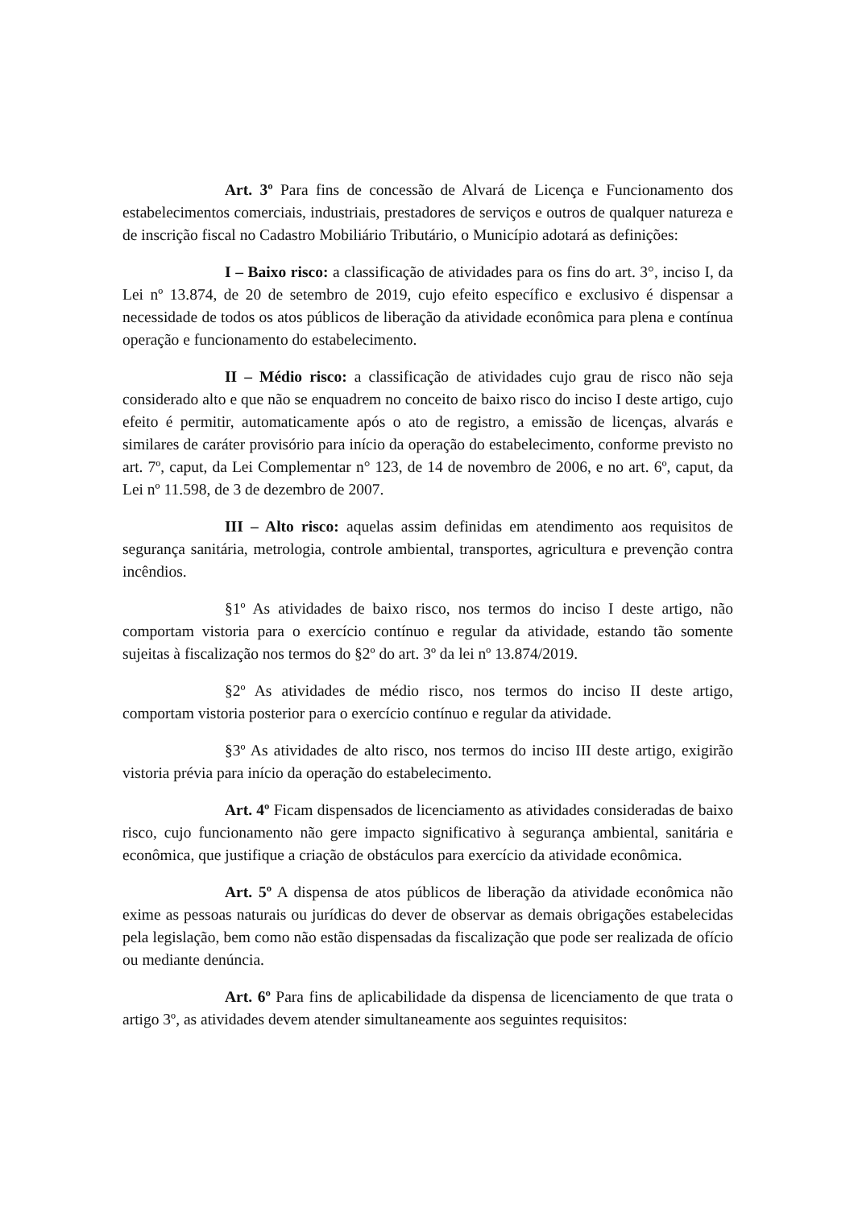Art. 3º Para fins de concessão de Alvará de Licença e Funcionamento dos estabelecimentos comerciais, industriais, prestadores de serviços e outros de qualquer natureza e de inscrição fiscal no Cadastro Mobiliário Tributário, o Município adotará as definições:
I – Baixo risco: a classificação de atividades para os fins do art. 3°, inciso I, da Lei nº 13.874, de 20 de setembro de 2019, cujo efeito específico e exclusivo é dispensar a necessidade de todos os atos públicos de liberação da atividade econômica para plena e contínua operação e funcionamento do estabelecimento.
II – Médio risco: a classificação de atividades cujo grau de risco não seja considerado alto e que não se enquadrem no conceito de baixo risco do inciso I deste artigo, cujo efeito é permitir, automaticamente após o ato de registro, a emissão de licenças, alvarás e similares de caráter provisório para início da operação do estabelecimento, conforme previsto no art. 7º, caput, da Lei Complementar n° 123, de 14 de novembro de 2006, e no art. 6º, caput, da Lei nº 11.598, de 3 de dezembro de 2007.
III – Alto risco: aquelas assim definidas em atendimento aos requisitos de segurança sanitária, metrologia, controle ambiental, transportes, agricultura e prevenção contra incêndios.
§1º As atividades de baixo risco, nos termos do inciso I deste artigo, não comportam vistoria para o exercício contínuo e regular da atividade, estando tão somente sujeitas à fiscalização nos termos do §2º do art. 3º da lei nº 13.874/2019.
§2º As atividades de médio risco, nos termos do inciso II deste artigo, comportam vistoria posterior para o exercício contínuo e regular da atividade.
§3º As atividades de alto risco, nos termos do inciso III deste artigo, exigirão vistoria prévia para início da operação do estabelecimento.
Art. 4º Ficam dispensados de licenciamento as atividades consideradas de baixo risco, cujo funcionamento não gere impacto significativo à segurança ambiental, sanitária e econômica, que justifique a criação de obstáculos para exercício da atividade econômica.
Art. 5º A dispensa de atos públicos de liberação da atividade econômica não exime as pessoas naturais ou jurídicas do dever de observar as demais obrigações estabelecidas pela legislação, bem como não estão dispensadas da fiscalização que pode ser realizada de ofício ou mediante denúncia.
Art. 6º Para fins de aplicabilidade da dispensa de licenciamento de que trata o artigo 3º, as atividades devem atender simultaneamente aos seguintes requisitos: